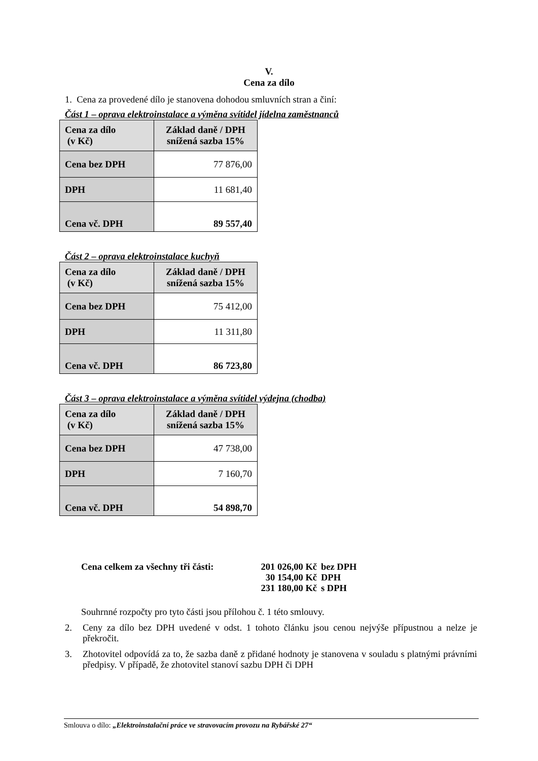V.
Cena za dílo
1. Cena za provedené dílo je stanovena dohodou smluvních stran a činí:
Část 1 – oprava elektroinstalace a výměna svítidel jídelna zaměstnanců
| Cena za dílo (v Kč) | Základ daně / DPH snížená sazba 15% |
| Cena bez DPH | 77 876,00 |
| DPH | 11 681,40 |
| Cena vč. DPH | 89 557,40 |
Část 2 – oprava elektroinstalace kuchyň
| Cena za dílo (v Kč) | Základ daně / DPH snížená sazba 15% |
| Cena bez DPH | 75 412,00 |
| DPH | 11 311,80 |
| Cena vč. DPH | 86 723,80 |
Část 3 – oprava elektroinstalace a výměna svítidel výdejna (chodba)
| Cena za dílo (v Kč) | Základ daně / DPH snížená sazba 15% |
| Cena bez DPH | 47 738,00 |
| DPH | 7 160,70 |
| Cena vč. DPH | 54 898,70 |
Cena celkem za všechny tři části:
201 026,00 Kč
30 154,00 Kč
231 180,00 Kč
bez DPH
DPH
s DPH
Souhrnné rozpočty pro tyto části jsou přílohou č. 1 této smlouvy.
2. Ceny za dílo bez DPH uvedené v odst. 1 tohoto článku jsou cenou nejvýše přípustnou a nelze je překročit.
3. Zhotovitel odpovídá za to, že sazba daně z přidané hodnoty je stanovena v souladu s platnými právními předpisy. V případě, že zhotovitel stanoví sazbu DPH či DPH
Smlouva o dílo: „Elektroinstalační práce ve stravovacím provozu na Rybářské 27“